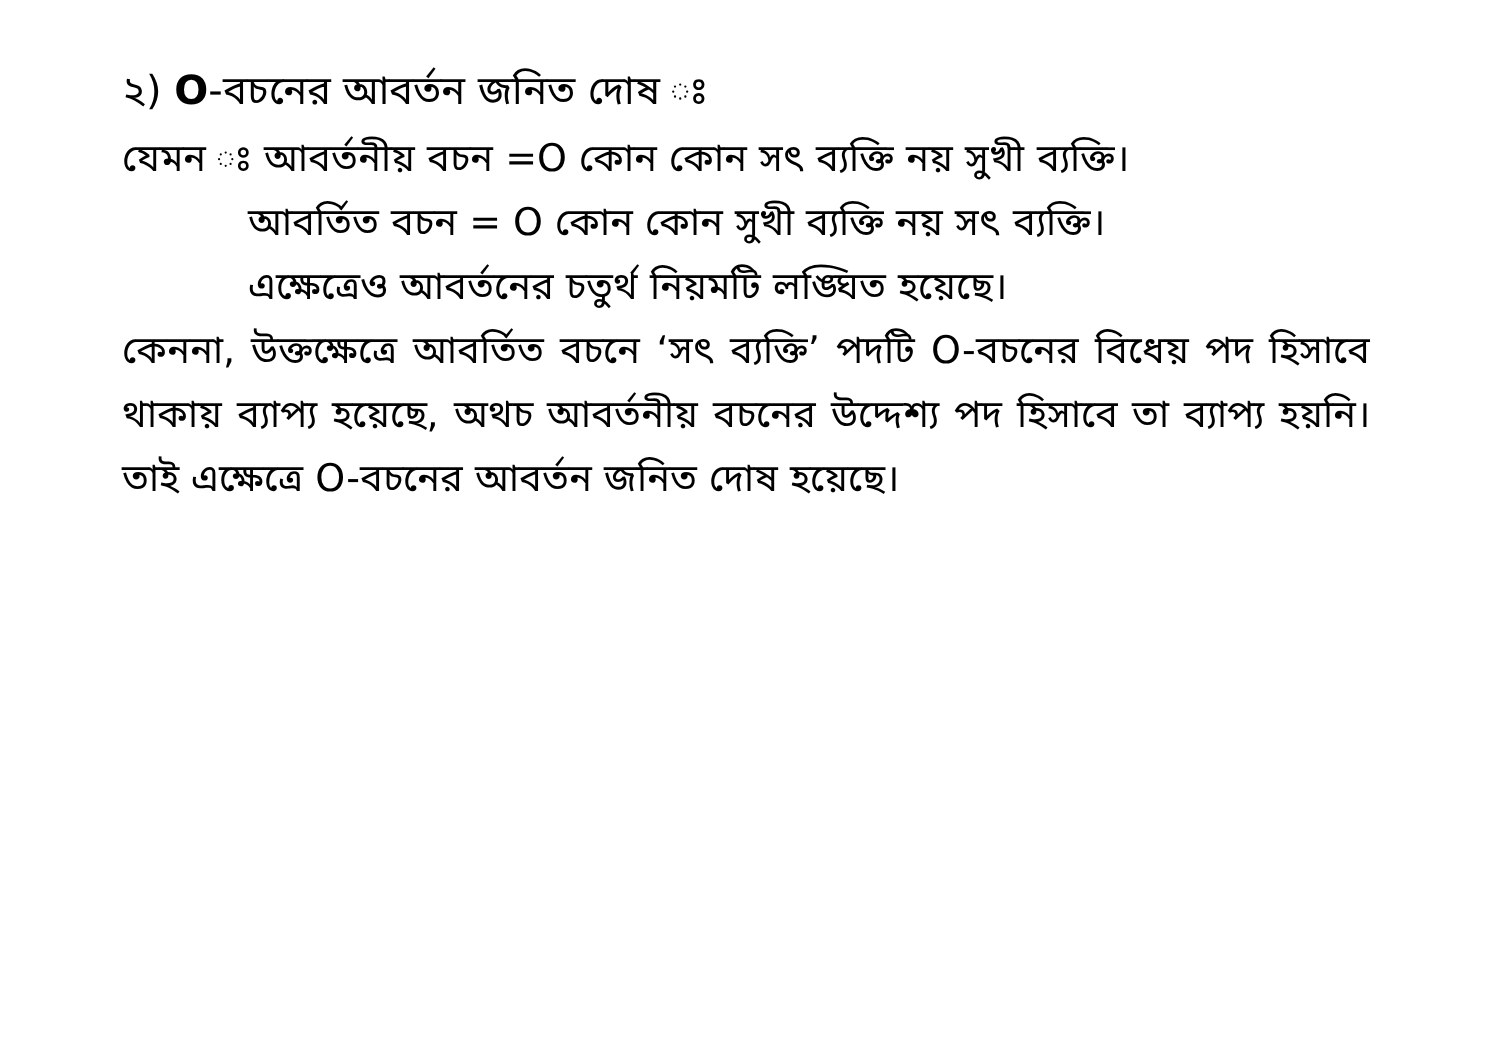২) O-বচনের আবর্তন জনিত দোষ ঃ
যেমন ঃ আবর্তনীয় বচন =O কোন কোন সৎ ব্যক্তি নয় সুখী ব্যক্তি।
আবর্তিত বচন = O কোন কোন সুখী ব্যক্তি নয় সৎ ব্যক্তি।
এক্ষেত্রেও আবর্তনের চতুর্থ নিয়মটি লঙ্ঘিত হয়েছে।
কেননা, উক্তক্ষেত্রে আবর্তিত বচনে ‘সৎ ব্যক্তি’ পদটি O-বচনের বিধেয় পদ হিসাবে থাকায় ব্যাপ্য হয়েছে, অথচ আবর্তনীয় বচনের উদ্দেশ্য পদ হিসাবে তা ব্যাপ্য হয়নি। তাই এক্ষেত্রে O-বচনের আবর্তন জনিত দোষ হয়েছে।